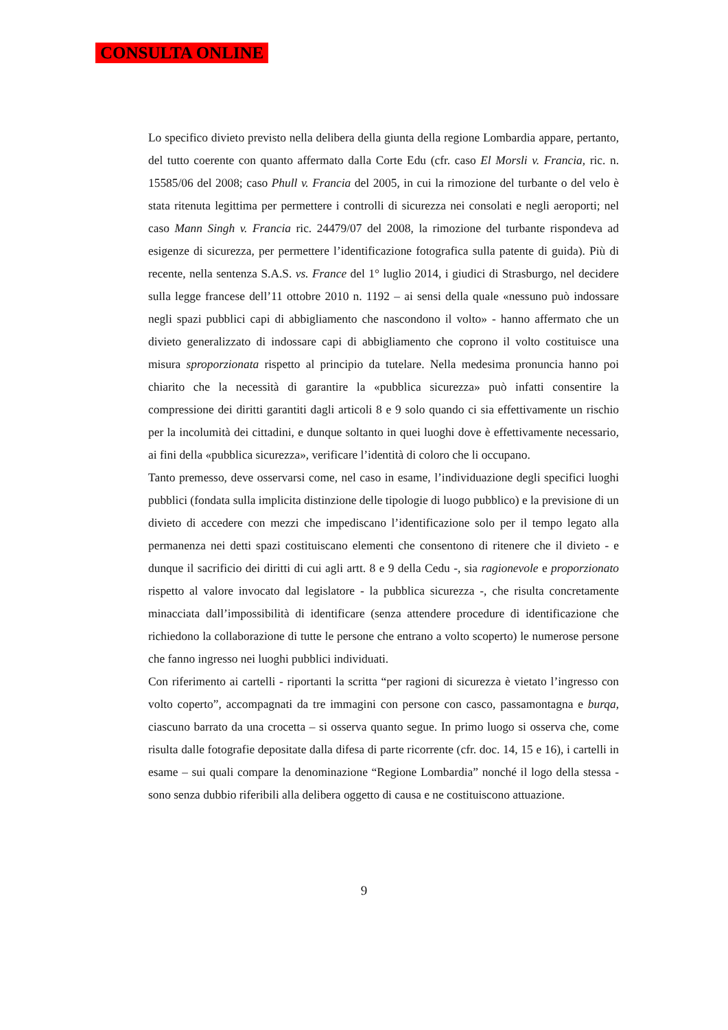CONSULTA ONLINE
Lo specifico divieto previsto nella delibera della giunta della regione Lombardia appare, pertanto, del tutto coerente con quanto affermato dalla Corte Edu (cfr. caso El Morsli v. Francia, ric. n. 15585/06 del 2008; caso Phull v. Francia del 2005, in cui la rimozione del turbante o del velo è stata ritenuta legittima per permettere i controlli di sicurezza nei consolati e negli aeroporti; nel caso Mann Singh v. Francia ric. 24479/07 del 2008, la rimozione del turbante rispondeva ad esigenze di sicurezza, per permettere l’identificazione fotografica sulla patente di guida). Più di recente, nella sentenza S.A.S. vs. France del 1° luglio 2014, i giudici di Strasburgo, nel decidere sulla legge francese dell’11 ottobre 2010 n. 1192 – ai sensi della quale «nessuno può indossare negli spazi pubblici capi di abbigliamento che nascondono il volto» - hanno affermato che un divieto generalizzato di indossare capi di abbigliamento che coprono il volto costituisce una misura sproporzionata rispetto al principio da tutelare. Nella medesima pronuncia hanno poi chiarito che la necessità di garantire la «pubblica sicurezza» può infatti consentire la compressione dei diritti garantiti dagli articoli 8 e 9 solo quando ci sia effettivamente un rischio per la incolumità dei cittadini, e dunque soltanto in quei luoghi dove è effettivamente necessario, ai fini della «pubblica sicurezza», verificare l’identità di coloro che li occupano.
Tanto premesso, deve osservarsi come, nel caso in esame, l’individuazione degli specifici luoghi pubblici (fondata sulla implicita distinzione delle tipologie di luogo pubblico) e la previsione di un divieto di accedere con mezzi che impediscano l’identificazione solo per il tempo legato alla permanenza nei detti spazi costituiscano elementi che consentono di ritenere che il divieto - e dunque il sacrificio dei diritti di cui agli artt. 8 e 9 della Cedu -, sia ragionevole e proporzionato rispetto al valore invocato dal legislatore - la pubblica sicurezza -, che risulta concretamente minacciata dall’impossibilità di identificare (senza attendere procedure di identificazione che richiedono la collaborazione di tutte le persone che entrano a volto scoperto) le numerose persone che fanno ingresso nei luoghi pubblici individuati.
Con riferimento ai cartelli - riportanti la scritta “per ragioni di sicurezza è vietato l’ingresso con volto coperto”, accompagnati da tre immagini con persone con casco, passamontagna e burqa, ciascuno barrato da una crocetta – si osserva quanto segue. In primo luogo si osserva che, come risulta dalle fotografie depositate dalla difesa di parte ricorrente (cfr. doc. 14, 15 e 16), i cartelli in esame – sui quali compare la denominazione “Regione Lombardia” nonché il logo della stessa - sono senza dubbio riferibili alla delibera oggetto di causa e ne costituiscono attuazione.
9